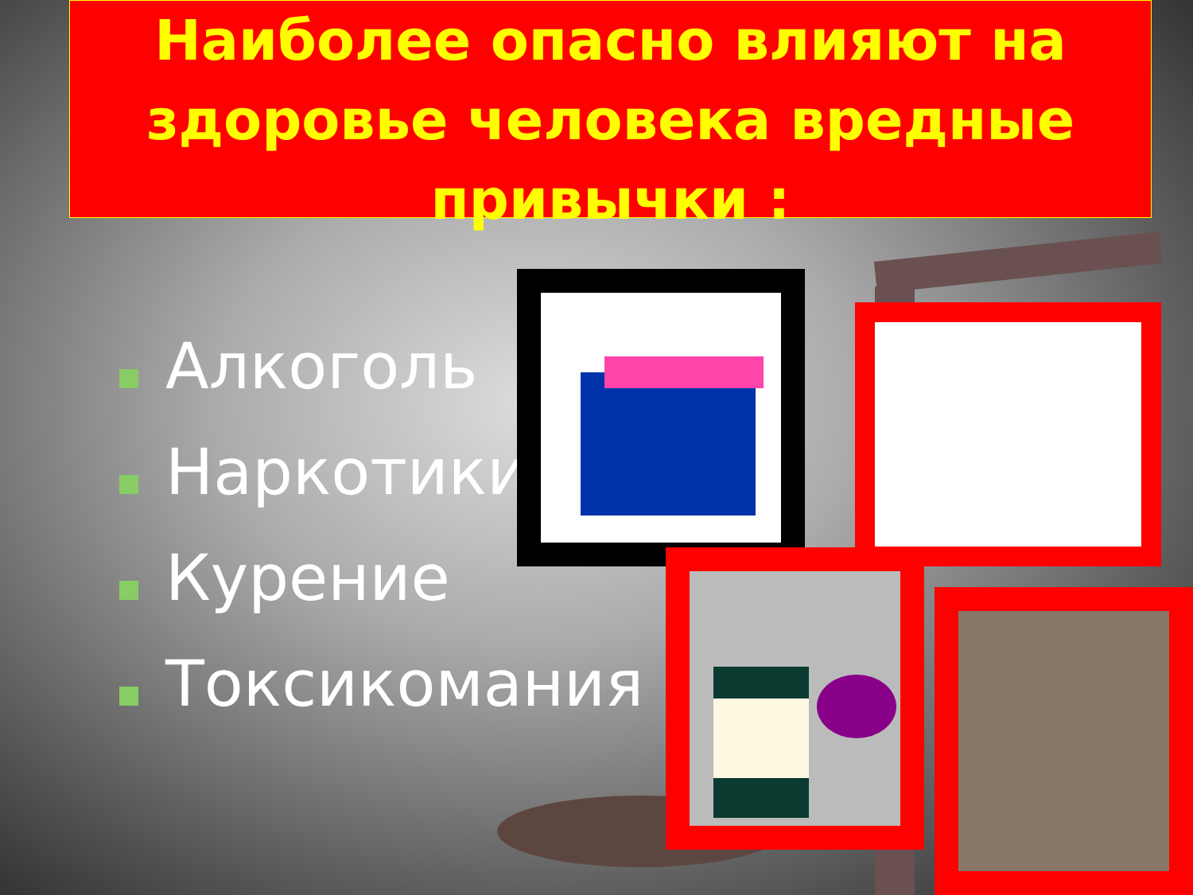Наиболее опасно влияют на здоровье человека вредные привычки :
Алкоголь
Наркотики
Курение
Токсикомания